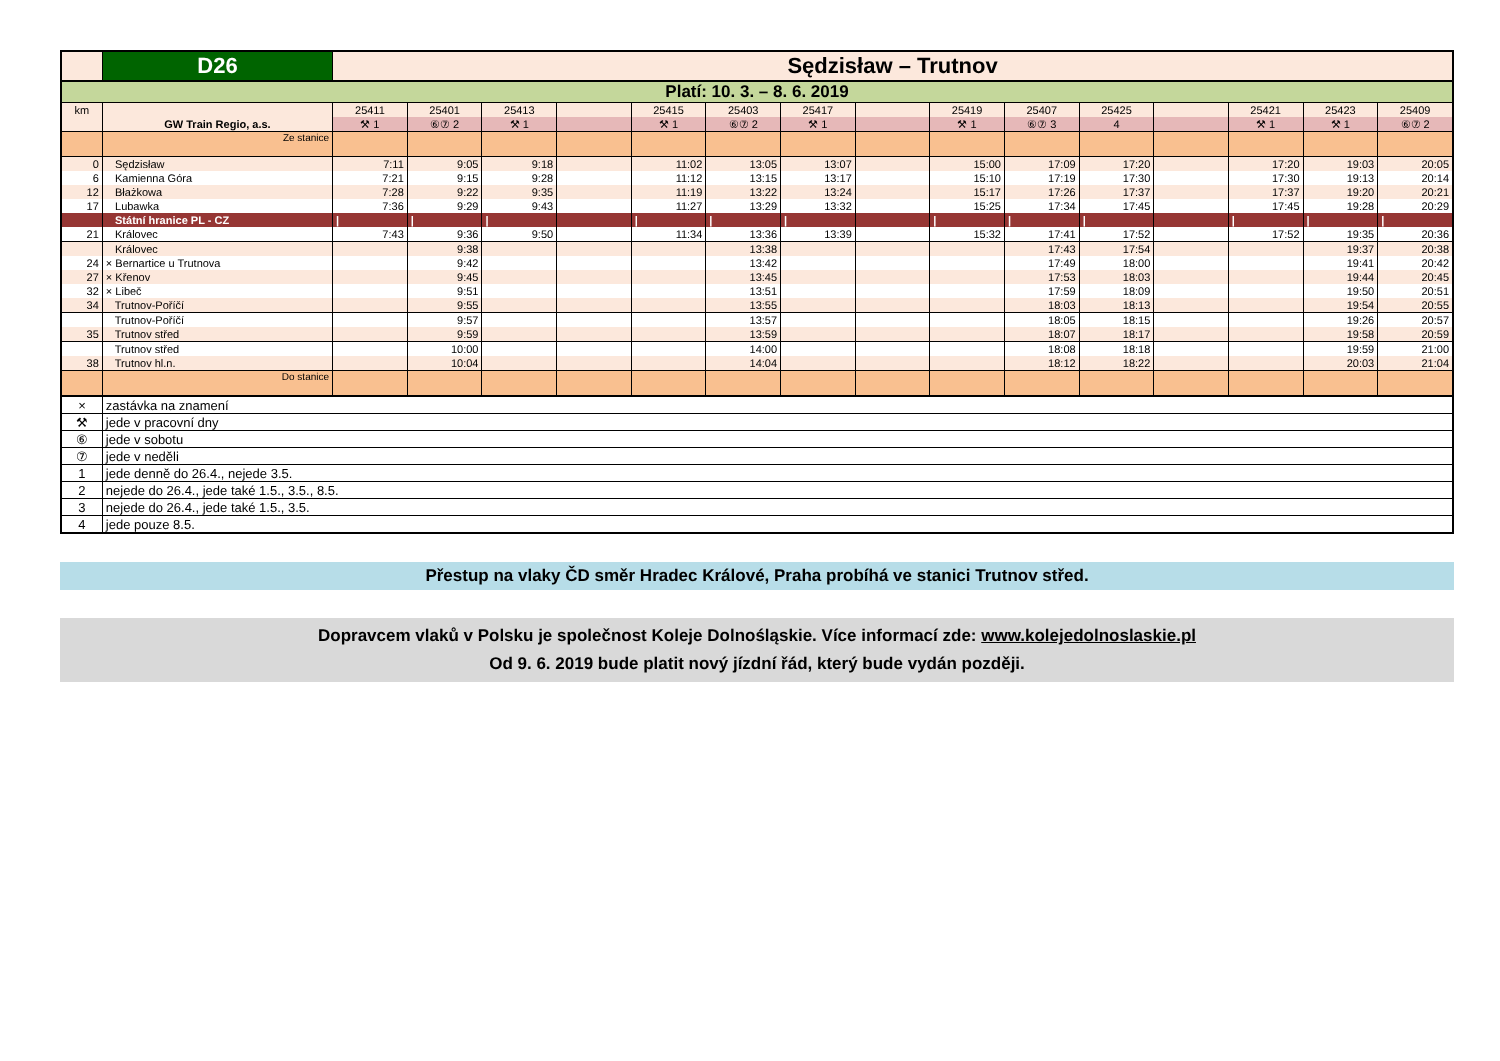| | D26 | Sędzisław – Trutnov | | | | | | | | | | | | | | |
| Platí: 10. 3. – 8. 6. 2019 | | | | | | | | | | | | | | | | |
| km | | 25411 | 25401 | 25413 | | 25415 | 25403 | 25417 | | 25419 | 25407 | 25425 | | 25421 | 25423 | 25409 |
| | GW Train Regio, a.s. | ⚒ 1 | ⑥⑦ 2 | ⚒ 1 | | ⚒ 1 | ⑥⑦ 2 | ⚒ 1 | | ⚒ 1 | ⑥⑦ 3 | 4 | | ⚒ 1 | ⚒ 1 | ⑥⑦ 2 |
| | Ze stanice | | | | | | | | | | | | | | | |
| 0 | Sędzisław | 7:11 | 9:05 | 9:18 | | 11:02 | 13:05 | 13:07 | | 15:00 | 17:09 | 17:20 | | 17:20 | 19:03 | 20:05 |
| 6 | Kamienna Góra | 7:21 | 9:15 | 9:28 | | 11:12 | 13:15 | 13:17 | | 15:10 | 17:19 | 17:30 | | 17:30 | 19:13 | 20:14 |
| 12 | Błażkowa | 7:28 | 9:22 | 9:35 | | 11:19 | 13:22 | 13:24 | | 15:17 | 17:26 | 17:37 | | 17:37 | 19:20 | 20:21 |
| 17 | Lubawka | 7:36 | 9:29 | 9:43 | | 11:27 | 13:29 | 13:32 | | 15:25 | 17:34 | 17:45 | | 17:45 | 19:28 | 20:29 |
| | Státní hranice PL - CZ | / | / | / | | / | / | / | | / | / | / | | / | / | / |
| 21 | Královec | 7:43 | 9:36 | 9:50 | | 11:34 | 13:36 | 13:39 | | 15:32 | 17:41 | 17:52 | | 17:52 | 19:35 | 20:36 |
| | Královec | | 9:38 | | | | 13:38 | | | | 17:43 | 17:54 | | | 19:37 | 20:38 |
| 24 | × Bernartice u Trutnova | | 9:42 | | | | 13:42 | | | | 17:49 | 18:00 | | | 19:41 | 20:42 |
| 27 | × Křenov | | 9:45 | | | | 13:45 | | | | 17:53 | 18:03 | | | 19:44 | 20:45 |
| 32 | × Libeč | | 9:51 | | | | 13:51 | | | | 17:59 | 18:09 | | | 19:50 | 20:51 |
| 34 | Trutnov-Poříčí | | 9:55 | | | | 13:55 | | | | 18:03 | 18:13 | | | 19:54 | 20:55 |
| | Trutnov-Poříčí | | 9:57 | | | | 13:57 | | | | 18:05 | 18:15 | | | 19:26 | 20:57 |
| 35 | Trutnov střed | | 9:59 | | | | 13:59 | | | | 18:07 | 18:17 | | | 19:58 | 20:59 |
| | Trutnov střed | | 10:00 | | | | 14:00 | | | | 18:08 | 18:18 | | | 19:59 | 21:00 |
| 38 | Trutnov hl.n. | | 10:04 | | | | 14:04 | | | | 18:12 | 18:22 | | | 20:03 | 21:04 |
| | Do stanice | | | | | | | | | | | | | | | |
| × | zastávka na znamení | | | | | | | | | | | | | | | |
| ⚒ | jede v pracovní dny | | | | | | | | | | | | | | | |
| ⑥ | jede v sobotu | | | | | | | | | | | | | | | |
| ⑦ | jede v neděli | | | | | | | | | | | | | | | |
| 1 | jede denně do 26.4., nejede 3.5. | | | | | | | | | | | | | | | |
| 2 | nejede do 26.4., jede také 1.5., 3.5., 8.5. | | | | | | | | | | | | | | | |
| 3 | nejede do 26.4., jede také 1.5., 3.5. | | | | | | | | | | | | | | | |
| 4 | jede pouze 8.5. | | | | | | | | | | | | | | | |
Přestup na vlaky ČD směr Hradec Králové, Praha probíhá ve stanici Trutnov střed.
Dopravcem vlaků v Polsku je společnost Koleje Dolnośląskie. Více informací zde: www.kolejedolnoslaskie.pl
Od 9. 6. 2019 bude platit nový jízdní řád, který bude vydán později.